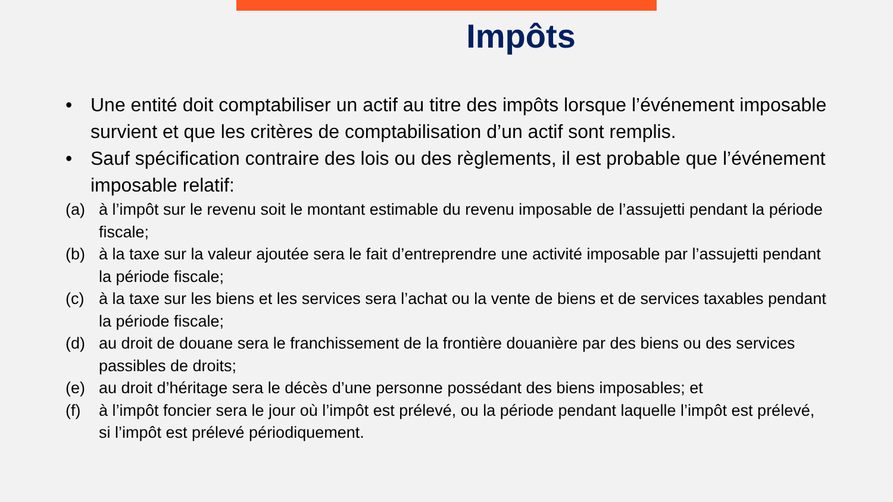Impôts
• Une entité doit comptabiliser un actif au titre des impôts lorsque l’événement imposable survient et que les critères de comptabilisation d’un actif sont remplis.
• Sauf spécification contraire des lois ou des règlements, il est probable que l’événement imposable relatif:
(a) à l’impôt sur le revenu soit le montant estimable du revenu imposable de l’assujetti pendant la période fiscale;
(b) à la taxe sur la valeur ajoutée sera le fait d’entreprendre une activité imposable par l’assujetti pendant la période fiscale;
(c) à la taxe sur les biens et les services sera l’achat ou la vente de biens et de services taxables pendant la période fiscale;
(d) au droit de douane sera le franchissement de la frontière douanière par des biens ou des services passibles de droits;
(e) au droit d’héritage sera le décès d’une personne possédant des biens imposables; et
(f) à l’impôt foncier sera le jour où l’impôt est prélevé, ou la période pendant laquelle l’impôt est prélevé, si l’impôt est prélevé périodiquement.